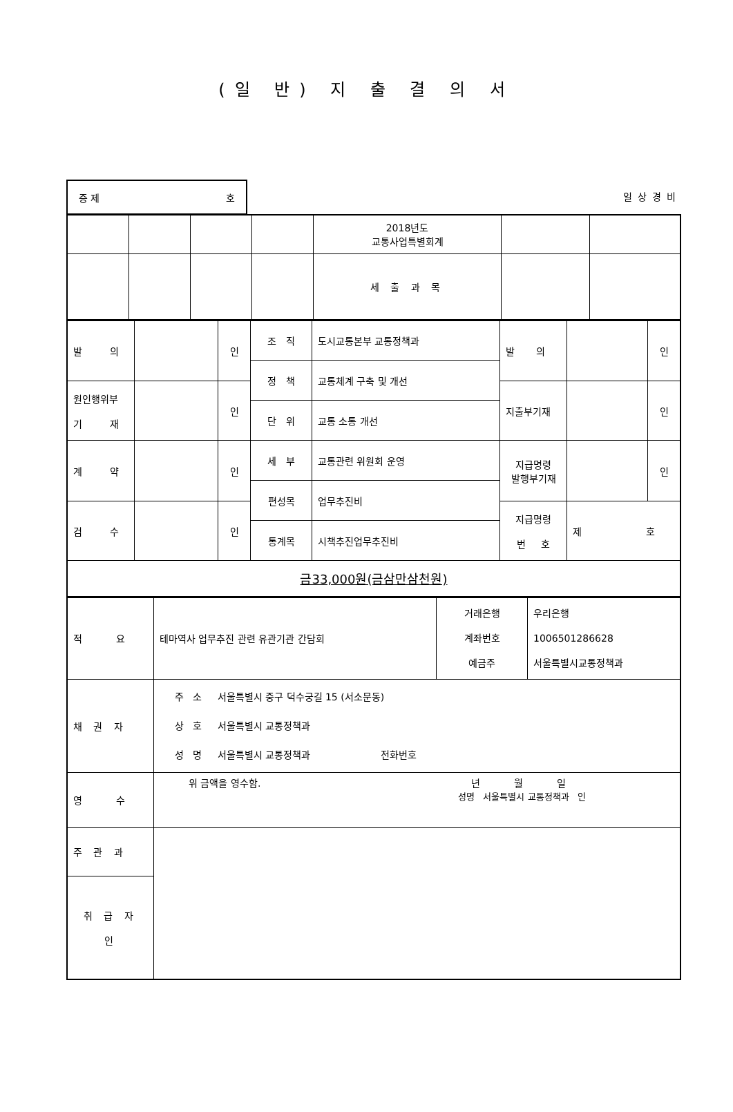(일 반) 지 출 결 의 서
증 제 호
일상경비
| | | | | 2018년도 교통사업특별회계 | | |
| | | | | 세 출 과 목 | | |
| 발 의 | | 인 | 조 직 | 도시교통본부 교통정책과 | 발 의 | | 인 |
| | | | 정 책 | 교통체계 구축 및 개선 | | | |
| 원인행위부 기 재 | | 인 | | | 지출부기재 | | 인 |
| | | | 단 위 | 교통 소통 개선 | | | |
| 계 약 | | 인 | 세 부 | 교통관련 위원회 운영 | 지급명령 발행부기재 | | 인 |
| | | | 편성목 | 업무추진비 | | | |
| 검 수 | | 인 | | | 지급명령 번 호 | 제 호 | |
| | | | 통계목 | 시책추진업무추진비 | | | |
| 금33,000원(금삼만삼천원) | | | | | | | |
| 적 요 | 테마역사 업무추진 관련 유관기관 간담회 | 거래은행 계좌번호 예금주 | 우리은행 1006501286628 서울특별시교통정책과 |
| 채 권 자 | 주 소 서울특별시 중구 덕수궁길 15 (서소문동) 상 호 서울특별시 교통정책과 성 명 서울특별시 교통정책과 전화번호 | | |
| 영 수 | 위 금액을 영수함. 년 월 일 성명 서울특별시 교통정책과 인 | | |
| 주 관 과 | | | |
| 취 급 자 인 | | | |